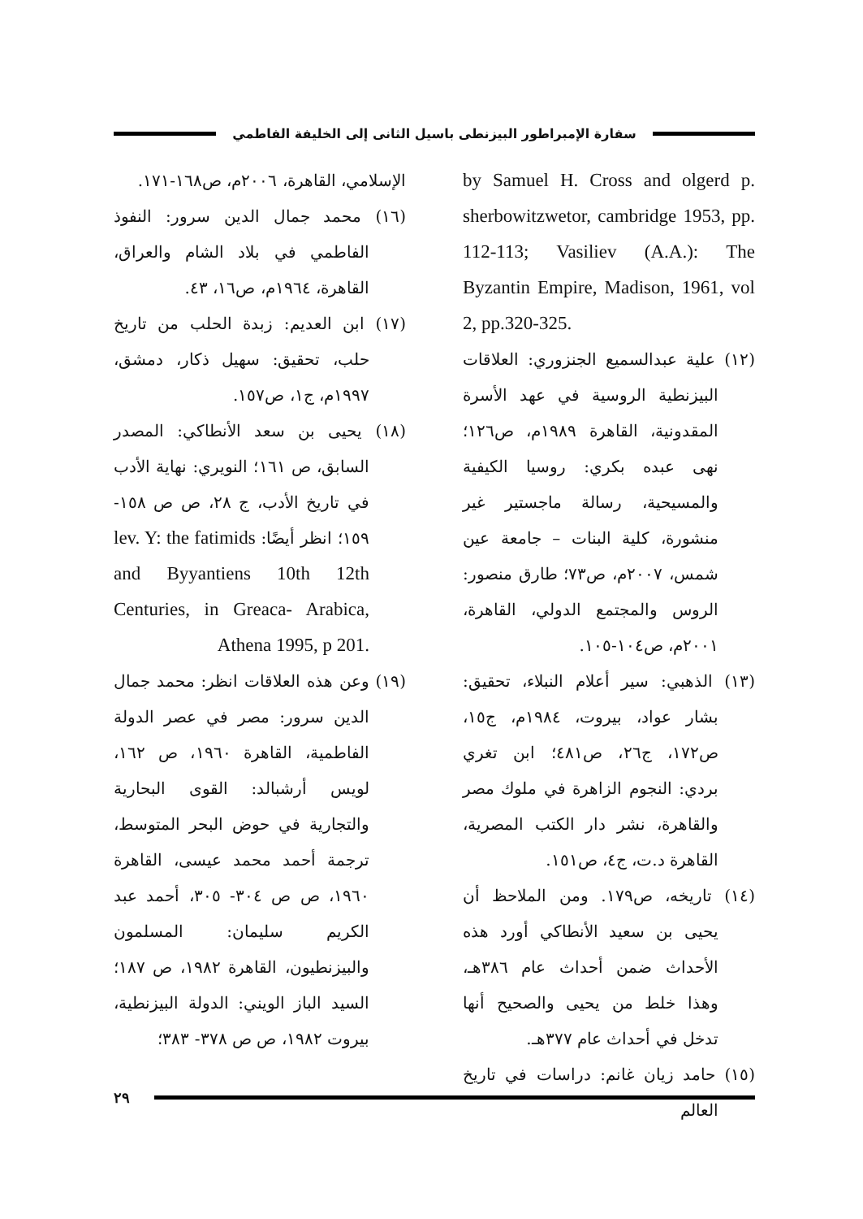سفارة الإمبراطور البيزنطى باسيل الثانى إلى الخليفة الفاطمي
by Samuel H. Cross and olgerd p. sherbowitzwetor, cambridge 1953, pp. 112-113; Vasiliev (A.A.): The Byzantin Empire, Madison, 1961, vol 2, pp.320-325.
(١٢) علية عبدالسميع الجنزوري: العلاقات البيزنطية الروسية في عهد الأسرة المقدونية، القاهرة ١٩٨٩م، ص١٢٦؛ نهى عبده بكري: روسيا الكيفية والمسيحية، رسالة ماجستير غير منشورة، كلية البنات – جامعة عين شمس، ٢٠٠٧م، ص٧٣؛ طارق منصور: الروس والمجتمع الدولي، القاهرة، ٢٠٠١م، ص١٠٤-١٠٥.
(١٣) الذهبي: سير أعلام النبلاء، تحقيق: بشار عواد، بيروت، ١٩٨٤م، ج١٥، ص١٧٢، ج٢٦، ص٤٨١؛ ابن تغري بردي: النجوم الزاهرة في ملوك مصر والقاهرة، نشر دار الكتب المصرية، القاهرة د.ت، ج٤، ص١٥١.
(١٤) تاريخه، ص١٧٩. ومن الملاحظ أن يحيى بن سعيد الأنطاكي أورد هذه الأحداث ضمن أحداث عام ٣٨٦هـ، وهذا خلط من يحيى والصحيح أنها تدخل في أحداث عام ٣٧٧هـ.
(١٥) حامد زيان غانم: دراسات في تاريخ العالم
الإسلامي، القاهرة، ٢٠٠٦م، ص١٦٨-١٧١.
(١٦) محمد جمال الدين سرور: النفوذ الفاطمي في بلاد الشام والعراق، القاهرة، ١٩٦٤م، ص١٦، ٤٣.
(١٧) ابن العديم: زبدة الحلب من تاريخ حلب، تحقيق: سهيل ذكار، دمشق، ١٩٩٧م، ج١، ص١٥٧.
(١٨) يحيى بن سعد الأنطاكي: المصدر السابق، ص ١٦١؛ النويري: نهاية الأدب في تاريخ الأدب، ج ٢٨، ص ص ١٥٨- ١٥٩؛ انظر أيضًا: lev. Y: the fatimids and Byyantiens 10th 12th Centuries, in Greaca- Arabica, Athena 1995, p 201.
(١٩) وعن هذه العلاقات انظر: محمد جمال الدين سرور: مصر في عصر الدولة الفاطمية، القاهرة ١٩٦٠، ص ١٦٢، لويس أرشبالد: القوى البحارية والتجارية في حوض البحر المتوسط، ترجمة أحمد محمد عيسى، القاهرة ١٩٦٠، ص ص ٣٠٤- ٣٠٥، أحمد عبد الكريم سليمان: المسلمون والبيزنطيون، القاهرة ١٩٨٢، ص ١٨٧؛ السيد الباز الويني: الدولة البيزنطية، بيروت ١٩٨٢، ص ص ٣٧٨- ٣٨٣؛
٢٩